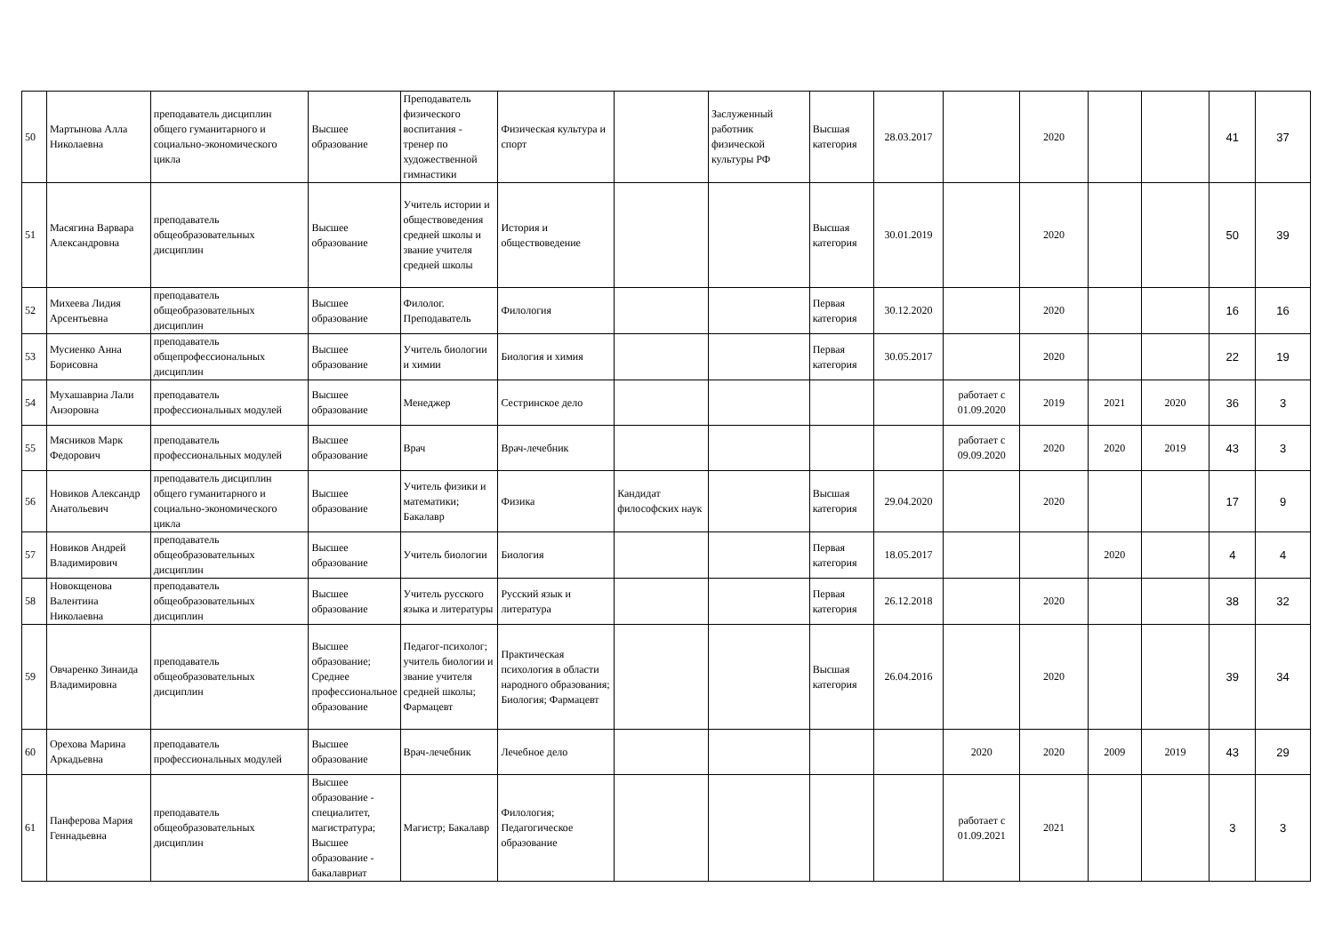| 50 | Мартынова Алла Николаевна | преподаватель дисциплин общего гуманитарного и социально-экономического цикла | Высшее образование | Преподаватель физического воспитания - тренер по художественной гимнастики | Физическая культура и спорт | | Заслуженный работник физической культуры РФ | Высшая категория | 28.03.2017 | | 2020 | | | 41 | 37 |
| 51 | Масягина Варвара Александровна | преподаватель общеобразовательных дисциплин | Высшее образование | Учитель истории и обществоведения средней школы и звание учителя средней школы | История и обществоведение | | | Высшая категория | 30.01.2019 | | 2020 | | | 50 | 39 |
| 52 | Михеева Лидия Арсентьевна | преподаватель общеобразовательных дисциплин | Высшее образование | Филолог. Преподаватель | Филология | | | Первая категория | 30.12.2020 | | 2020 | | | 16 | 16 |
| 53 | Мусиенко Анна Борисовна | преподаватель общепрофессиональных дисциплин | Высшее образование | Учитель биологии и химии | Биология и химия | | | Первая категория | 30.05.2017 | | 2020 | | | 22 | 19 |
| 54 | Мухашавриа Лали Анзоровна | преподаватель профессиональных модулей | Высшее образование | Менеджер | Сестринское дело | | | | | работает с 01.09.2020 | 2019 | 2021 | 2020 | 36 | 3 |
| 55 | Мясников Марк Федорович | преподаватель профессиональных модулей | Высшее образование | Врач | Врач-лечебник | | | | | работает с 09.09.2020 | 2020 | 2020 | 2019 | 43 | 3 |
| 56 | Новиков Александр Анатольевич | преподаватель дисциплин общего гуманитарного и социально-экономического цикла | Высшее образование | Учитель физики и математики; Бакалавр | Физика | Кандидат философских наук | | Высшая категория | 29.04.2020 | | 2020 | | | 17 | 9 |
| 57 | Новиков Андрей Владимирович | преподаватель общеобразовательных дисциплин | Высшее образование | Учитель биологии | Биология | | | Первая категория | 18.05.2017 | | | 2020 | | 4 | 4 |
| 58 | Новокщенова Валентина Николаевна | преподаватель общеобразовательных дисциплин | Высшее образование | Учитель русского языка и литературы | Русский язык и литература | | | Первая категория | 26.12.2018 | | 2020 | | | 38 | 32 |
| 59 | Овчаренко Зинаида Владимировна | преподаватель общеобразовательных дисциплин | Высшее образование; Среднее профессиональное образование | Педагог-психолог; учитель биологии и звание учителя средней школы; Фармацевт | Практическая психология в области народного образования; Биология; Фармацевт | | | Высшая категория | 26.04.2016 | | 2020 | | | 39 | 34 |
| 60 | Орехова Марина Аркадьевна | преподаватель профессиональных модулей | Высшее образование | Врач-лечебник | Лечебное дело | | | | | 2020 | 2020 | 2009 | 2019 | 43 | 29 |
| 61 | Панферова Мария Геннадьевна | преподаватель общеобразовательных дисциплин | Высшее образование - специалитет, магистратура; Высшее образование - бакалавриат | Магистр; Бакалавр | Филология; Педагогическое образование | | | | | работает с 01.09.2021 | 2021 | | | 3 | 3 |